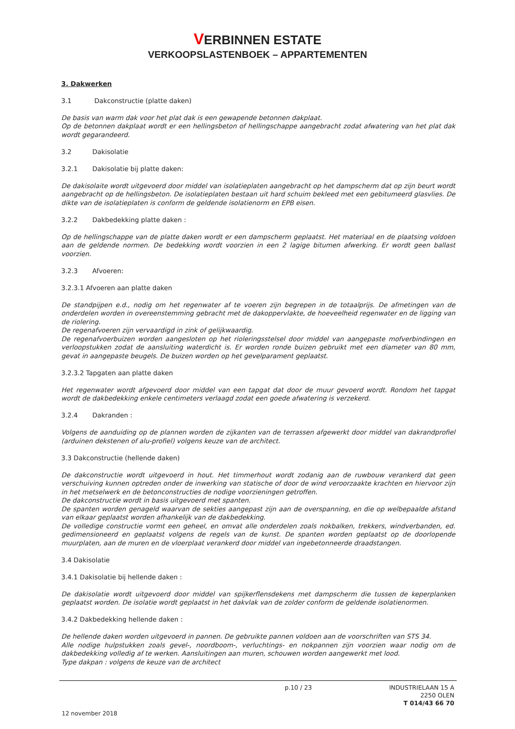VERBINNEN ESTATE
VERKOOPSLASTENBOEK – APPARTEMENTEN
3. Dakwerken
3.1 Dakconstructie (platte daken)
De basis van warm dak voor het plat dak is een gewapende betonnen dakplaat.
Op de betonnen dakplaat wordt er een hellingsbeton of hellingschappe aangebracht zodat afwatering van het plat dak wordt gegarandeerd.
3.2 Dakisolatie
3.2.1 Dakisolatie bij platte daken:
De dakisolaite wordt uitgevoerd door middel van isolatieplaten aangebracht op het dampscherm dat op zijn beurt wordt aangebracht op de hellingsbeton. De isolatieplaten bestaan uit hard schuim bekleed met een gebitumeerd glasvlies. De dikte van de isolatieplaten is conform de geldende isolatienorm en EPB eisen.
3.2.2 Dakbedekking platte daken :
Op de hellingschappe van de platte daken wordt er een dampscherm geplaatst. Het materiaal en de plaatsing voldoen aan de geldende normen. De bedekking wordt voorzien in een 2 lagige bitumen afwerking. Er wordt geen ballast voorzien.
3.2.3 Afvoeren:
3.2.3.1 Afvoeren aan platte daken
De standpijpen e.d., nodig om het regenwater af te voeren zijn begrepen in de totaalprijs. De afmetingen van de onderdelen worden in overeenstemming gebracht met de dakoppervlakte, de hoeveelheid regenwater en de ligging van de riolering.
De regenafvoeren zijn vervaardigd in zink of gelijkwaardig.
De regenafvoerbuizen worden aangesloten op het rioleringsstelsel door middel van aangepaste mofverbindingen en verloopstukken zodat de aansluiting waterdicht is. Er worden ronde buizen gebruikt met een diameter van 80 mm, gevat in aangepaste beugels. De buizen worden op het gevelparament geplaatst.
3.2.3.2 Tapgaten aan platte daken
Het regenwater wordt afgevoerd door middel van een tapgat dat door de muur gevoerd wordt. Rondom het tapgat wordt de dakbedekking enkele centimeters verlaagd zodat een goede afwatering is verzekerd.
3.2.4 Dakranden :
Volgens de aanduiding op de plannen worden de zijkanten van de terrassen afgewerkt door middel van dakrandprofiel (arduinen dekstenen of alu-profiel) volgens keuze van de architect.
3.3 Dakconstructie (hellende daken)
De dakconstructie wordt uitgevoerd in hout. Het timmerhout wordt zodanig aan de ruwbouw verankerd dat geen verschuiving kunnen optreden onder de inwerking van statische of door de wind veroorzaakte krachten en hiervoor zijn in het metselwerk en de betonconstructies de nodige voorzieningen getroffen.
De dakconstructie wordt in basis uitgevoerd met spanten.
De spanten worden genageld waarvan de sekties aangepast zijn aan de overspanning, en die op welbepaalde afstand van elkaar geplaatst worden afhankelijk van de dakbedekking.
De volledige constructie vormt een geheel, en omvat alle onderdelen zoals nokbalken, trekkers, windverbanden, ed. gedimensioneerd en geplaatst volgens de regels van de kunst. De spanten worden geplaatst op de doorlopende muurplaten, aan de muren en de vloerplaat verankerd door middel van ingebetonneerde draadstangen.
3.4 Dakisolatie
3.4.1 Dakisolatie bij hellende daken :
De dakisolatie wordt uitgevoerd door middel van spijkerflensdekens met dampscherm die tussen de keperplanken geplaatst worden. De isolatie wordt geplaatst in het dakvlak van de zolder conform de geldende isolatienormen.
3.4.2 Dakbedekking hellende daken :
De hellende daken worden uitgevoerd in pannen. De gebruikte pannen voldoen aan de voorschriften van STS 34.
Alle nodige hulpstukken zoals gevel-, noordboom-, verluchtings- en nokpannen zijn voorzien waar nodig om de dakbedekking volledig af te werken. Aansluitingen aan muren, schouwen worden aangewerkt met lood.
Type dakpan : volgens de keuze van de architect
p.10 / 23
INDUSTRIELAAN 15 A
2250 OLEN
T 014/43 66 70
12 november 2018